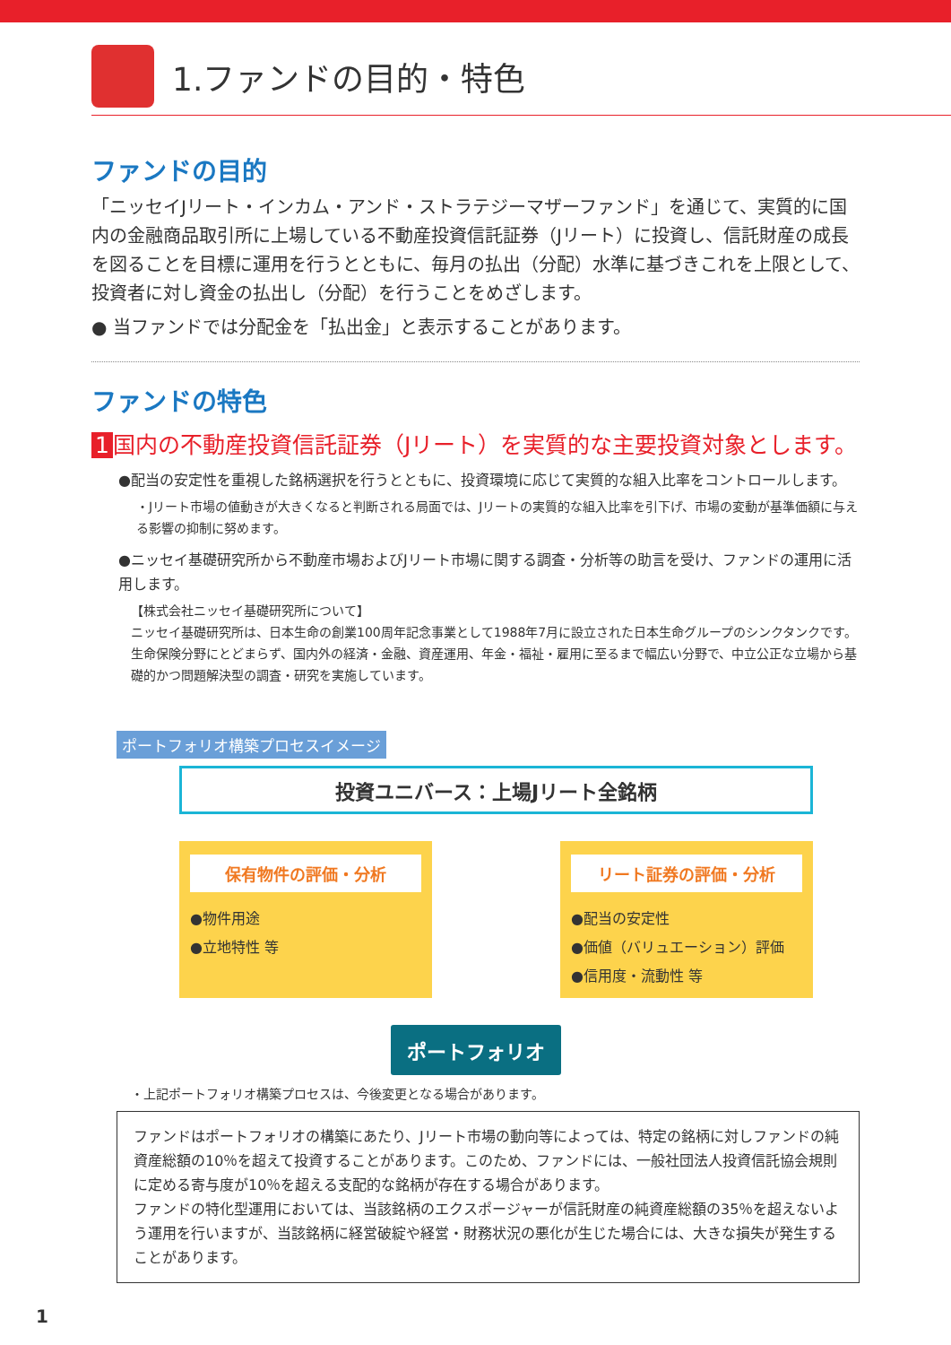1.ファンドの目的・特色
ファンドの目的
「ニッセイJリート・インカム・アンド・ストラテジーマザーファンド」を通じて、実質的に国内の金融商品取引所に上場している不動産投資信託証券（Jリート）に投資し、信託財産の成長を図ることを目標に運用を行うとともに、毎月の払出（分配）水準に基づきこれを上限として、投資者に対し資金の払出し（分配）を行うことをめざします。
● 当ファンドでは分配金を「払出金」と表示することがあります。
ファンドの特色
1 国内の不動産投資信託証券（Jリート）を実質的な主要投資対象とします。
●配当の安定性を重視した銘柄選択を行うとともに、投資環境に応じて実質的な組入比率をコントロールします。
・Jリート市場の値動きが大きくなると判断される局面では、Jリートの実質的な組入比率を引下げ、市場の変動が基準価額に与える影響の抑制に努めます。
●ニッセイ基礎研究所から不動産市場およびJリート市場に関する調査・分析等の助言を受け、ファンドの運用に活用します。
【株式会社ニッセイ基礎研究所について】
ニッセイ基礎研究所は、日本生命の創業100周年記念事業として1988年7月に設立された日本生命グループのシンクタンクです。生命保険分野にとどまらず、国内外の経済・金融、資産運用、年金・福祉・雇用に至るまで幅広い分野で、中立公正な立場から基礎的かつ問題解決型の調査・研究を実施しています。
ポートフォリオ構築プロセスイメージ
投資ユニバース：上場Jリート全銘柄
保有物件の評価・分析
●物件用途
●立地特性 等
リート証券の評価・分析
●配当の安定性
●価値（バリュエーション）評価
●信用度・流動性 等
ポートフォリオ
・上記ポートフォリオ構築プロセスは、今後変更となる場合があります。
ファンドはポートフォリオの構築にあたり、Jリート市場の動向等によっては、特定の銘柄に対しファンドの純資産総額の10％を超えて投資することがあります。このため、ファンドには、一般社団法人投資信託協会規則に定める寄与度が10％を超える支配的な銘柄が存在する場合があります。
ファンドの特化型運用においては、当該銘柄のエクスポージャーが信託財産の純資産総額の35％を超えないよう運用を行いますが、当該銘柄に経営破綻や経営・財務状況の悪化が生じた場合には、大きな損失が発生することがあります。
1